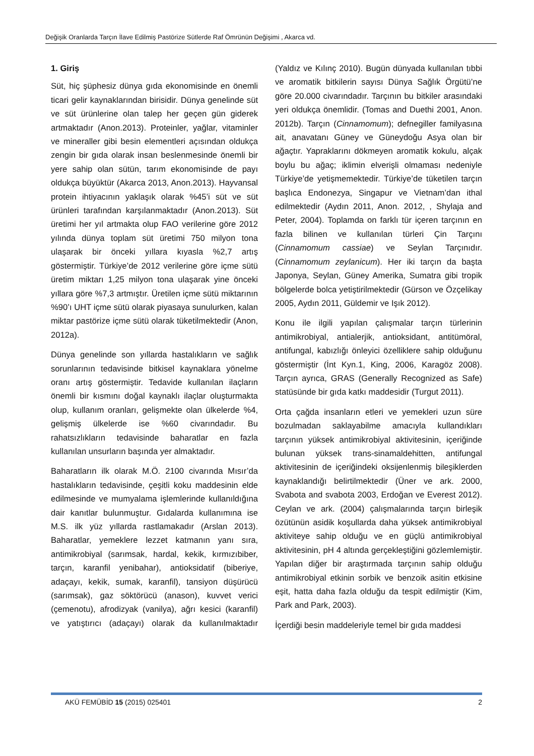Değişik Oranlarda Tarçın İlave Edilmiş Pastörize Sütlerde Raf Ömrünün Değişimi , Akarca vd.
1. Giriş
Süt, hiç şüphesiz dünya gıda ekonomisinde en önemli ticari gelir kaynaklarından birisidir. Dünya genelinde süt ve süt ürünlerine olan talep her geçen gün giderek artmaktadır (Anon.2013). Proteinler, yağlar, vitaminler ve mineraller gibi besin elementleri açısından oldukça zengin bir gıda olarak insan beslenmesinde önemli bir yere sahip olan sütün, tarım ekonomisinde de payı oldukça büyüktür (Akarca 2013, Anon.2013). Hayvansal protein ihtiyacının yaklaşık olarak %45’i süt ve süt ürünleri tarafından karşılanmaktadır (Anon.2013). Süt üretimi her yıl artmakta olup FAO verilerine göre 2012 yılında dünya toplam süt üretimi 750 milyon tona ulaşarak bir önceki yıllara kıyasla %2,7 artış göstermiştir. Türkiye’de 2012 verilerine göre içme sütü üretim miktarı 1,25 milyon tona ulaşarak yine önceki yıllara göre %7,3 artmıştır. Üretilen içme sütü miktarının %90’ı UHT içme sütü olarak piyasaya sunulurken, kalan miktar pastörize içme sütü olarak tüketilmektedir (Anon, 2012a).
Dünya genelinde son yıllarda hastalıkların ve sağlık sorunlarının tedavisinde bitkisel kaynaklara yönelme oranı artış göstermiştir. Tedavide kullanılan ilaçların önemli bir kısmını doğal kaynaklı ilaçlar oluşturmakta olup, kullanım oranları, gelişmekte olan ülkelerde %4, gelişmiş ülkelerde ise %60 civarındadır. Bu rahatsızlıkların tedavisinde baharatlar en fazla kullanılan unsurların başında yer almaktadır.
Baharatların ilk olarak M.Ö. 2100 civarında Mısır’da hastalıkların tedavisinde, çeşitli koku maddesinin elde edilmesinde ve mumyalama işlemlerinde kullanıldığına dair kanıtlar bulunmuştur. Gıdalarda kullanımına ise M.S. ilk yüz yıllarda rastlamakadır (Arslan 2013). Baharatlar, yemeklere lezzet katmanın yanı sıra, antimikrobiyal (sarımsak, hardal, kekik, kırmızıbiber, tarçın, karanfil yenibahar), antioksidatif (biberiye, adaçayı, kekik, sumak, karanfil), tansiyon düşürücü (sarımsak), gaz söktörücü (anason), kuvvet verici (çemenotu), afrodizyak (vanilya), ağrı kesici (karanfil) ve yatıştırıcı (adaçayı) olarak da kullanılmaktadır (Yaldız ve Kılınç 2010). Bugün dünyada kullanılan tıbbi ve aromatik bitkilerin sayısı Dünya Sağlık Örgütü’ne göre 20.000 civarındadır. Tarçının bu bitkiler arasındaki yeri oldukça önemlidir. (Tomas and Duethi 2001, Anon. 2012b). Tarçın (Cinnamomum); defnegiller familyasına ait, anavatanı Güney ve Güneydoğu Asya olan bir ağaçtır. Yapraklarını dökmeyen aromatik kokulu, alçak boylu bu ağaç; iklimin elverişli olmaması nedeniyle Türkiye’de yetişmemektedir. Türkiye’de tüketilen tarçın başlıca Endonezya, Singapur ve Vietnam’dan ithal edilmektedir (Aydın 2011, Anon. 2012, , Shylaja and Peter, 2004). Toplamda on farklı tür içeren tarçının en fazla bilinen ve kullanılan türleri Çin Tarçını (Cinnamomum cassiae) ve Seylan Tarçınıdır. (Cinnamomum zeylanicum). Her iki tarçın da başta Japonya, Seylan, Güney Amerika, Sumatra gibi tropik bölgelerde bolca yetiştirilmektedir (Gürson ve Özçelikay 2005, Aydın 2011, Güldemir ve Işık 2012).
Konu ile ilgili yapılan çalışmalar tarçın türlerinin antimikrobiyal, antialerjik, antioksidant, antitümöral, antifungal, kabızlığı önleyici özelliklere sahip olduğunu göstermiştir (İnt Kyn.1, King, 2006, Karagöz 2008). Tarçın ayrıca, GRAS (Generally Recognized as Safe) statüsünde bir gıda katkı maddesidir (Turgut 2011).
Orta çağda insanların etleri ve yemekleri uzun süre bozulmadan saklayabilme amacıyla kullandıkları tarçının yüksek antimikrobiyal aktivitesinin, içeriğinde bulunan yüksek trans-sinamaldehitten, antifungal aktivitesinin de içeriğindeki oksijenlenmiş bileşiklerden kaynaklandığı belirtilmektedir (Üner ve ark. 2000, Svabota and svabota 2003, Erdoğan ve Everest 2012). Ceylan ve ark. (2004) çalışmalarında tarçın birleşik özütünün asidik koşullarda daha yüksek antimikrobiyal aktiviteye sahip olduğu ve en güçlü antimikrobiyal aktivitesinin, pH 4 altında gerçekleştiğini gözlemlemiştir. Yapılan diğer bir araştırmada tarçının sahip olduğu antimikrobiyal etkinin sorbik ve benzoik asitin etkisine eşit, hatta daha fazla olduğu da tespit edilmiştir (Kim, Park and Park, 2003).
İçerdiği besin maddeleriyle temel bir gıda maddesi
AKÜ FEMÜBİD 15 (2015) 025401 2